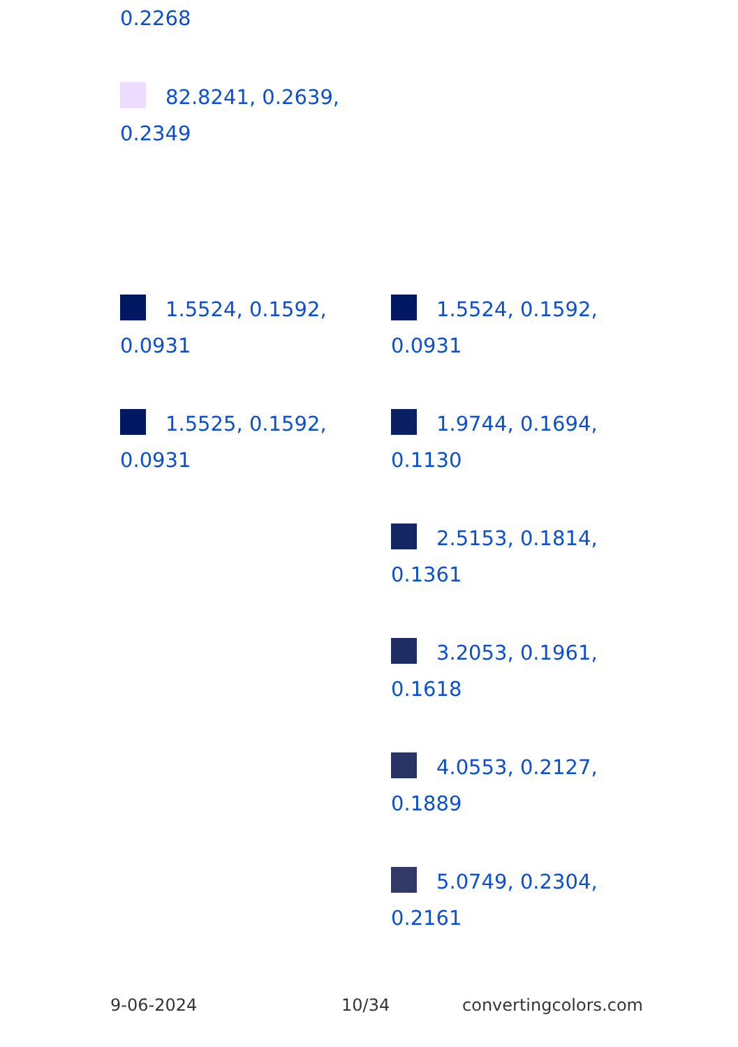0.2268
82.8241, 0.2639, 0.2349
1.5524, 0.1592, 0.0931
1.5525, 0.1592, 0.0931
1.5524, 0.1592, 0.0931
1.9744, 0.1694, 0.1130
2.5153, 0.1814, 0.1361
3.2053, 0.1961, 0.1618
4.0553, 0.2127, 0.1889
5.0749, 0.2304, 0.2161
9-06-2024 10/34 convertingcolors.com